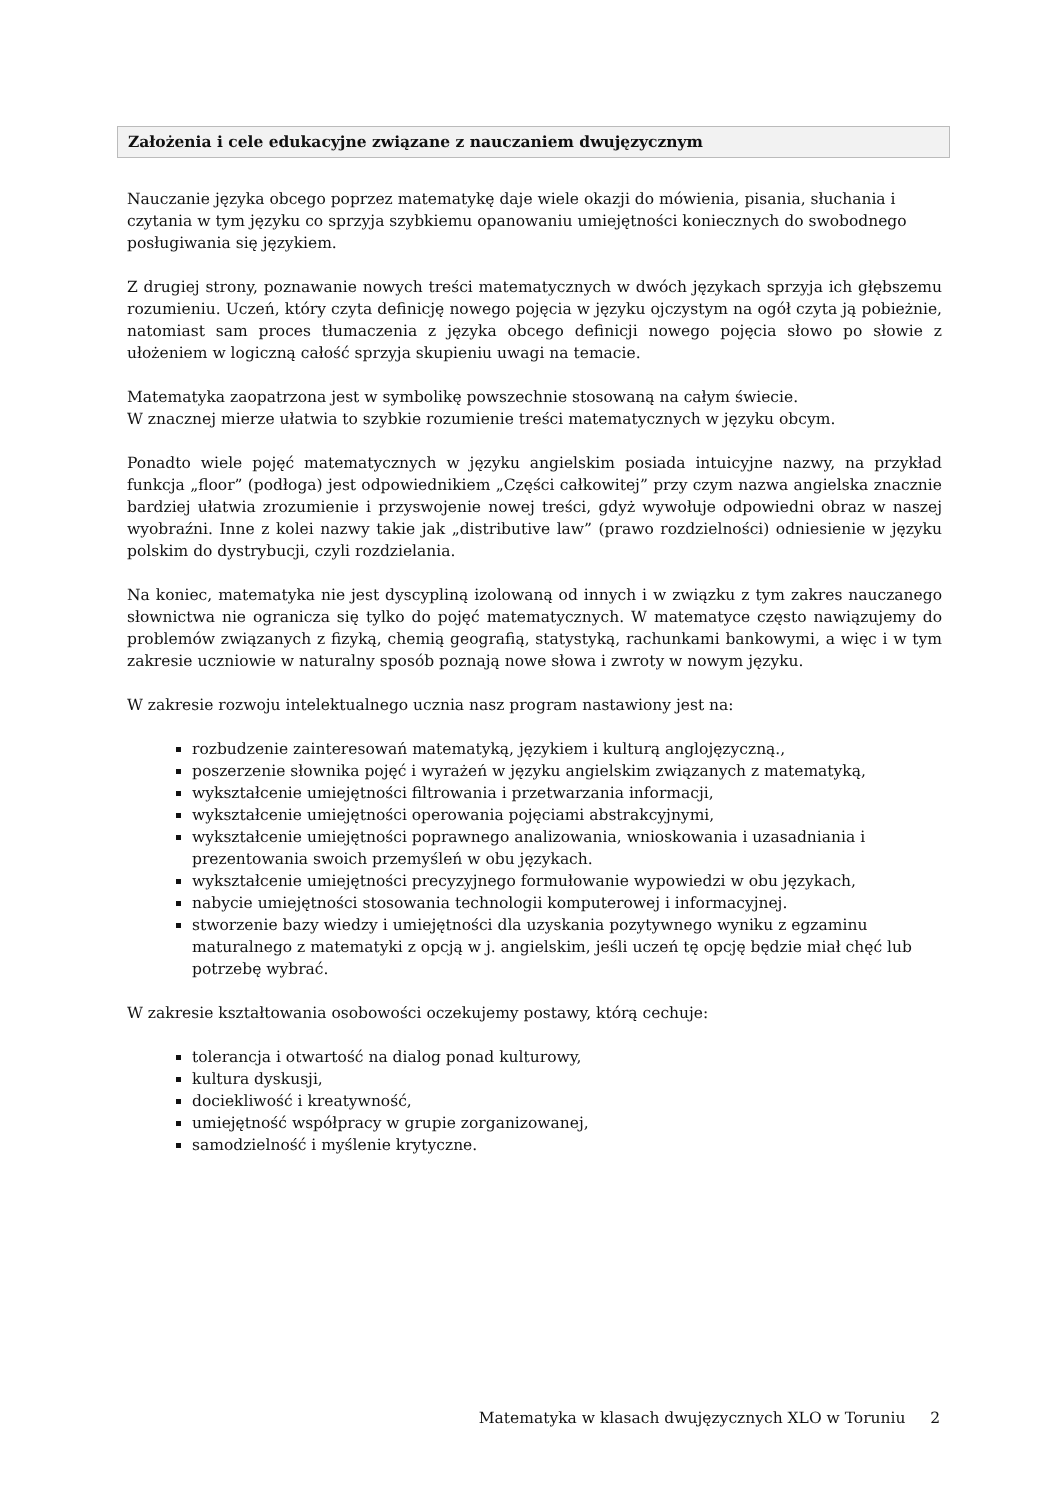Założenia i cele edukacyjne związane z nauczaniem dwujęzycznym
Nauczanie języka obcego poprzez matematykę daje wiele okazji do mówienia, pisania, słuchania i czytania w tym języku co sprzyja szybkiemu opanowaniu umiejętności koniecznych do swobodnego posługiwania się językiem.
Z drugiej strony, poznawanie nowych treści matematycznych w dwóch językach sprzyja ich głębszemu rozumieniu. Uczeń, który czyta definicję nowego pojęcia w języku ojczystym na ogół czyta ją pobieżnie, natomiast sam proces tłumaczenia z języka obcego definicji nowego pojęcia słowo po słowie z ułożeniem w logiczną całość sprzyja skupieniu uwagi na temacie.
Matematyka zaopatrzona jest w symbolikę powszechnie stosowaną na całym świecie.
W znacznej mierze ułatwia to szybkie rozumienie treści matematycznych w języku obcym.
Ponadto wiele pojęć matematycznych w języku angielskim posiada intuicyjne nazwy, na przykład funkcja „floor” (podłoga) jest odpowiednikiem „Części całkowitej” przy czym nazwa angielska znacznie bardziej ułatwia zrozumienie i przyswojenie nowej treści, gdyż wywołuje odpowiedni obraz w naszej wyobraźni. Inne z kolei nazwy takie jak „distributive law” (prawo rozdzielności) odniesienie w języku polskim do dystrybucji, czyli rozdzielania.
Na koniec, matematyka nie jest dyscypliną izolowaną od innych i w związku z tym zakres nauczanego słownictwa nie ogranicza się tylko do pojęć matematycznych. W matematyce często nawiązujemy do problemów związanych z fizyką, chemią geografią, statystyką, rachunkami bankowymi, a więc i w tym zakresie uczniowie w naturalny sposób poznają nowe słowa i zwroty w nowym języku.
W zakresie rozwoju intelektualnego ucznia nasz program nastawiony jest na:
rozbudzenie zainteresowań matematyką, językiem i kulturą anglojęzyczną.,
poszerzenie słownika pojęć i wyrażeń w języku angielskim związanych z matematyką,
wykształcenie umiejętności filtrowania i przetwarzania informacji,
wykształcenie umiejętności operowania pojęciami abstrakcyjnymi,
wykształcenie umiejętności poprawnego analizowania, wnioskowania i uzasadniania i prezentowania swoich przemyśleń w obu językach.
wykształcenie umiejętności precyzyjnego formułowanie wypowiedzi w obu językach,
nabycie umiejętności stosowania technologii komputerowej i informacyjnej.
stworzenie bazy wiedzy i umiejętności dla uzyskania pozytywnego wyniku z egzaminu maturalnego z matematyki z opcją w j. angielskim, jeśli uczeń tę opcję będzie miał chęć lub potrzebę wybrać.
W zakresie kształtowania osobowości oczekujemy postawy, którą cechuje:
tolerancja i otwartość na dialog ponad kulturowy,
kultura dyskusji,
dociekliwość i kreatywność,
umiejętność współpracy w grupie zorganizowanej,
samodzielność i myślenie krytyczne.
Matematyka w klasach dwujęzycznych XLO w Toruniu 2